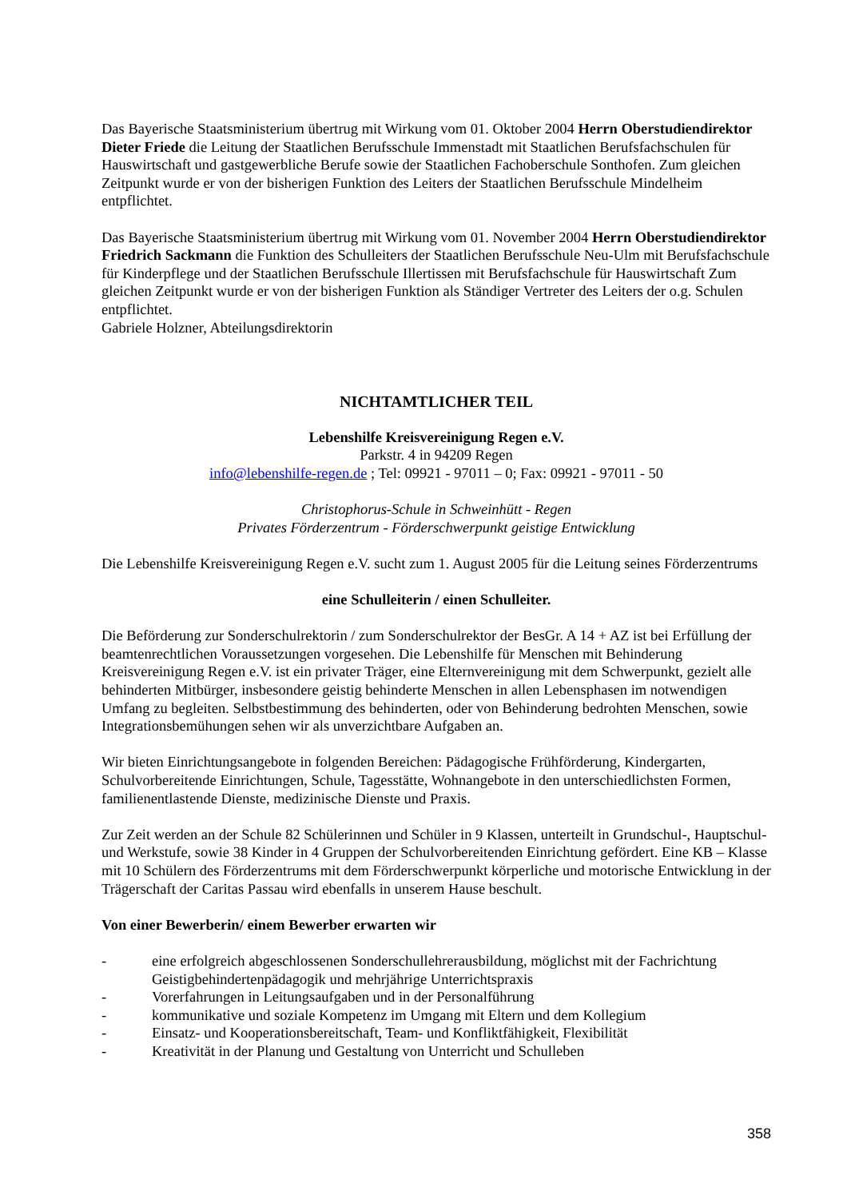Das Bayerische Staatsministerium übertrug mit Wirkung vom 01. Oktober 2004 Herrn Oberstudiendi­rektor Dieter Friede die Leitung der Staatlichen Berufsschule Immenstadt mit Staatlichen Berufsfach­schulen für Hauswirtschaft und gastgewerbliche Berufe sowie der Staatlichen Fachoberschule Sonthofen. Zum gleichen Zeitpunkt wurde er von der bisherigen Funktion des Leiters der Staatlichen Berufsschule Mindelheim entpflichtet.
Das Bayerische Staatsministerium übertrug mit Wirkung vom 01. November 2004 Herrn Oberstudien­direktor Friedrich Sackmann die Funktion des Schulleiters der Staatlichen Berufsschule Neu-Ulm mit Berufsfachschule für Kinderpflege und der Staatlichen Berufsschule Illertissen mit Berufsfachschule für Hauswirtschaft Zum gleichen Zeitpunkt wurde er von der bisherigen Funktion als Ständiger Vertreter des Leiters der o.g. Schulen entpflichtet.
Gabriele Holzner, Abteilungsdirektorin
NICHTAMTLICHER TEIL
Lebenshilfe Kreisvereinigung Regen e.V.
Parkstr. 4 in 94209 Regen
info@lebenshilfe-regen.de ; Tel: 09921 - 97011 – 0; Fax: 09921 - 97011 - 50
Christophorus-Schule in Schweinhütt - Regen
Privates Förderzentrum - Förderschwerpunkt geistige Entwicklung
Die Lebenshilfe Kreisvereinigung Regen e.V. sucht zum 1. August 2005 für die Leitung seines Förder­zentrums
eine Schulleiterin / einen Schulleiter.
Die Beförderung zur Sonderschulrektorin / zum Sonderschulrektor der BesGr. A 14 + AZ ist bei Erfül­lung der beamtenrechtlichen Voraussetzungen vorgesehen. Die Lebenshilfe für Menschen mit Behinde­rung Kreisvereinigung Regen e.V. ist ein privater Träger, eine Elternvereinigung mit dem Schwerpunkt, gezielt alle behinderten Mitbürger, insbesondere geistig behinderte Menschen in allen Lebensphasen im notwendigen Umfang zu begleiten. Selbstbestimmung des behinderten, oder von Behinderung bedrohten Menschen, sowie Integrationsbemühungen sehen wir als unverzichtbare Aufgaben an.
Wir bieten Einrichtungsangebote in folgenden Bereichen: Pädagogische Frühförderung, Kindergarten, Schulvorbereitende Einrichtungen, Schule, Tagesstätte, Wohnangebote in den unterschiedlichsten For­men, familienentlastende Dienste, medizinische Dienste und Praxis.
Zur Zeit werden an der Schule 82 Schülerinnen und Schüler in 9 Klassen, unterteilt in Grundschul-, Hauptschul- und Werkstufe, sowie 38 Kinder in 4 Gruppen der Schulvorbereitenden Einrichtung geför­dert. Eine KB – Klasse mit 10 Schülern des Förderzentrums mit dem Förderschwerpunkt körperliche und motorische Entwicklung in der Trägerschaft der Caritas Passau wird ebenfalls in unserem Hause beschult.
Von einer Bewerberin/ einem Bewerber erwarten wir
- eine erfolgreich abgeschlossenen Sonderschullehrerausbildung, möglichst mit der Fachrichtung Geistigbehindertenpädagogik und mehrjährige Unterrichtspraxis
- Vorerfahrungen in Leitungsaufgaben und in der Personalführung
- kommunikative und soziale Kompetenz im Umgang mit Eltern und dem Kollegium
- Einsatz- und Kooperationsbereitschaft, Team- und Konfliktfähigkeit, Flexibilität
- Kreativität in der Planung und Gestaltung von Unterricht und Schulleben
358